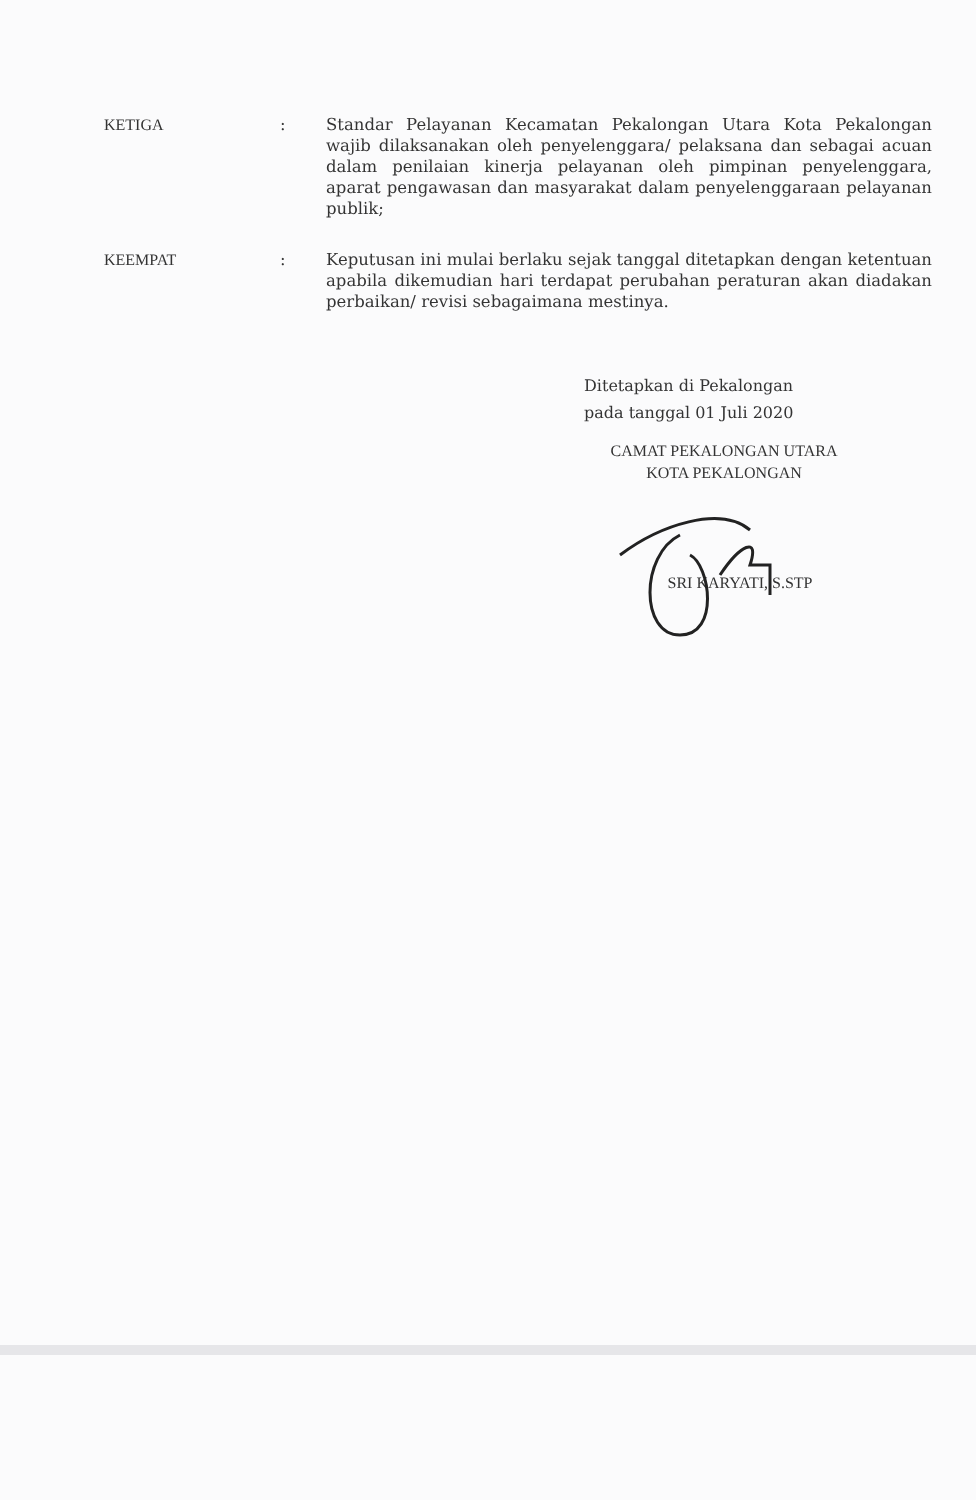KETIGA : Standar Pelayanan Kecamatan Pekalongan Utara Kota Pekalongan wajib dilaksanakan oleh penyelenggara/ pelaksana dan sebagai acuan dalam penilaian kinerja pelayanan oleh pimpinan penyelenggara, aparat pengawasan dan masyarakat dalam penyelenggaraan pelayanan publik;
KEEMPAT : Keputusan ini mulai berlaku sejak tanggal ditetapkan dengan ketentuan apabila dikemudian hari terdapat perubahan peraturan akan diadakan perbaikan/ revisi sebagaimana mestinya.
Ditetapkan di Pekalongan
pada tanggal 01 Juli 2020
CAMAT PEKALONGAN UTARA
KOTA PEKALONGAN
SRI KARYATI, S.STP